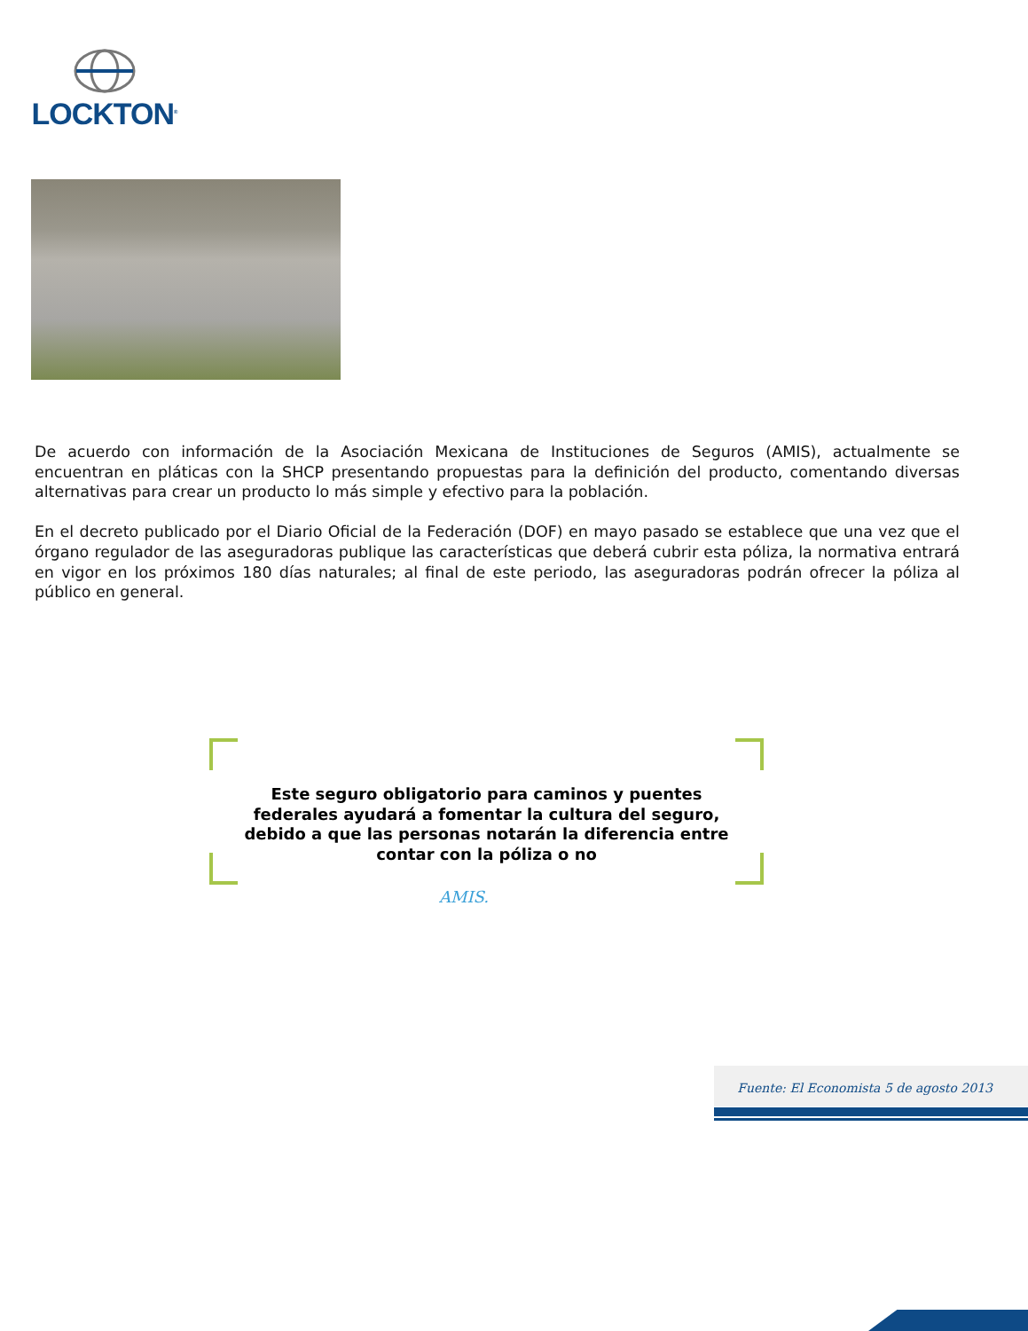LOCKTON<sup>®</sup>
De acuerdo con información de la Asociación Mexicana de Instituciones de Seguros (AMIS), actualmente se encuentran en pláticas con la SHCP presentando propuestas para la definición del producto, comentando diversas alternativas para crear un producto lo más simple y efectivo para la población.
En el decreto publicado por el Diario Oficial de la Federación (DOF) en mayo pasado se establece que una vez que el órgano regulador de las aseguradoras publique las características que deberá cubrir esta póliza, la normativa entrará en vigor en los próximos 180 días naturales; al final de este periodo, las aseguradoras podrán ofrecer la póliza al público en general.
Este seguro obligatorio para caminos y puentes federales ayudará a fomentar la cultura del seguro, debido a que las personas notarán la diferencia entre contar con la póliza o no
AMIS.
Fuente: El Economista 5 de agosto 2013